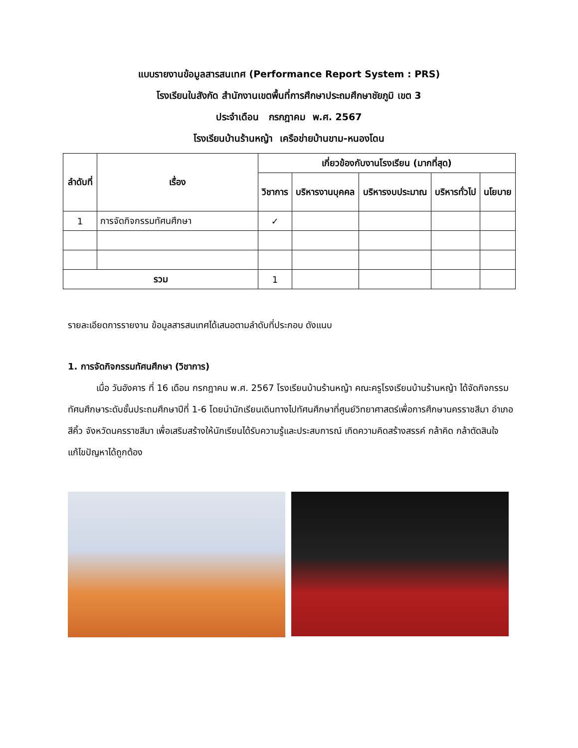แบบรายงานข้อมูลสารสนเทศ (Performance Report System : PRS)
โรงเรียนในสังกัด สำนักงานเขตพื้นที่การศึกษาประถมศึกษาชัยภูมิ เขต 3
ประจำเดือน กรกฎาคม พ.ศ. 2567
โรงเรียนบ้านร้านหญ้า เครือข่ายบ้านขาม-หนองโดน
| ลำดับที่ | เรื่อง | เกี่ยวข้องกับงานโรงเรียน (มากที่สุด) | | | | |
| --- | --- | --- | --- | --- | --- | --- |
| | | วิชาการ | บริหารงานบุคคล | บริหารงบประมาณ | บริหารทั่วไป | นโยบาย |
| 1 | การจัดกิจกรรมทัศนศึกษา | ✓ | | | | |
| รวม | | 1 | | | | |
รายละเอียดการรายงาน ข้อมูลสารสนเทศได้เสนอตามลำดับที่ประกอบ ดังแนบ
1. การจัดกิจกรรมทัศนศึกษา (วิชาการ)
เมื่อ วันอังคาร ที่ 16 เดือน กรกฎาคม พ.ศ. 2567 โรงเรียนบ้านร้านหญ้า คณะครูโรงเรียนบ้านร้านหญ้า ได้จัดกิจกรรมทัศนศึกษาระดับชั้นประถมศึกษาปีที่ 1-6 โดยนำนักเรียนเดินทางไปทัศนศึกษาที่ศูนย์วิทยาศาสตร์เพื่อการศึกษานครราชสีมา อำเภอสีคิ้ว จังหวัดนครราชสีมา เพื่อเสริมสร้างให้นักเรียนได้รับความรู้และประสบการณ์ เกิดความคิดสร้างสรรค์ กล้าคิด กล้าตัดสินใจ แก้ไขปัญหาได้ถูกต้อง